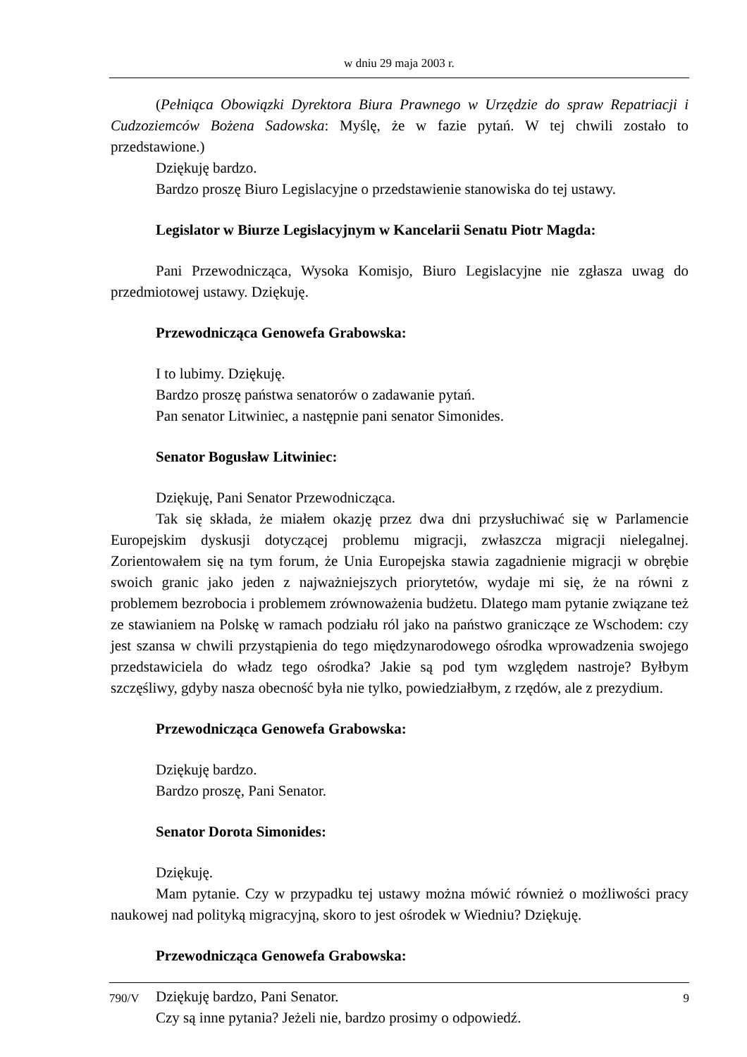w dniu 29 maja 2003 r.
(Pełniąca Obowiązki Dyrektora Biura Prawnego w Urzędzie do spraw Repatriacji i Cudzoziemców Bożena Sadowska: Myślę, że w fazie pytań. W tej chwili zostało to przedstawione.)
Dziękuję bardzo.
Bardzo proszę Biuro Legislacyjne o przedstawienie stanowiska do tej ustawy.
Legislator w Biurze Legislacyjnym w Kancelarii Senatu Piotr Magda:
Pani Przewodnicząca, Wysoka Komisjo, Biuro Legislacyjne nie zgłasza uwag do przedmiotowej ustawy. Dziękuję.
Przewodnicząca Genowefa Grabowska:
I to lubimy. Dziękuję.
Bardzo proszę państwa senatorów o zadawanie pytań.
Pan senator Litwiniec, a następnie pani senator Simonides.
Senator Bogusław Litwiniec:
Dziękuję, Pani Senator Przewodnicząca.
Tak się składa, że miałem okazję przez dwa dni przysłuchiwać się w Parlamencie Europejskim dyskusji dotyczącej problemu migracji, zwłaszcza migracji nielegalnej. Zorientowałem się na tym forum, że Unia Europejska stawia zagadnienie migracji w obrębie swoich granic jako jeden z najważniejszych priorytetów, wydaje mi się, że na równi z problemem bezrobocia i problemem zrównoważenia budżetu. Dlatego mam pytanie związane też ze stawianiem na Polskę w ramach podziału ról jako na państwo graniczące ze Wschodem: czy jest szansa w chwili przystąpienia do tego międzynarodowego ośrodka wprowadzenia swojego przedstawiciela do władz tego ośrodka? Jakie są pod tym względem nastroje? Byłbym szczęśliwy, gdyby nasza obecność była nie tylko, powiedziałbym, z rzędów, ale z prezydium.
Przewodnicząca Genowefa Grabowska:
Dziękuję bardzo.
Bardzo proszę, Pani Senator.
Senator Dorota Simonides:
Dziękuję.
Mam pytanie. Czy w przypadku tej ustawy można mówić również o możliwości pracy naukowej nad polityką migracyjną, skoro to jest ośrodek w Wiedniu? Dziękuję.
Przewodnicząca Genowefa Grabowska:
Dziękuję bardzo, Pani Senator.
Czy są inne pytania? Jeżeli nie, bardzo prosimy o odpowiedź.
790/V 9